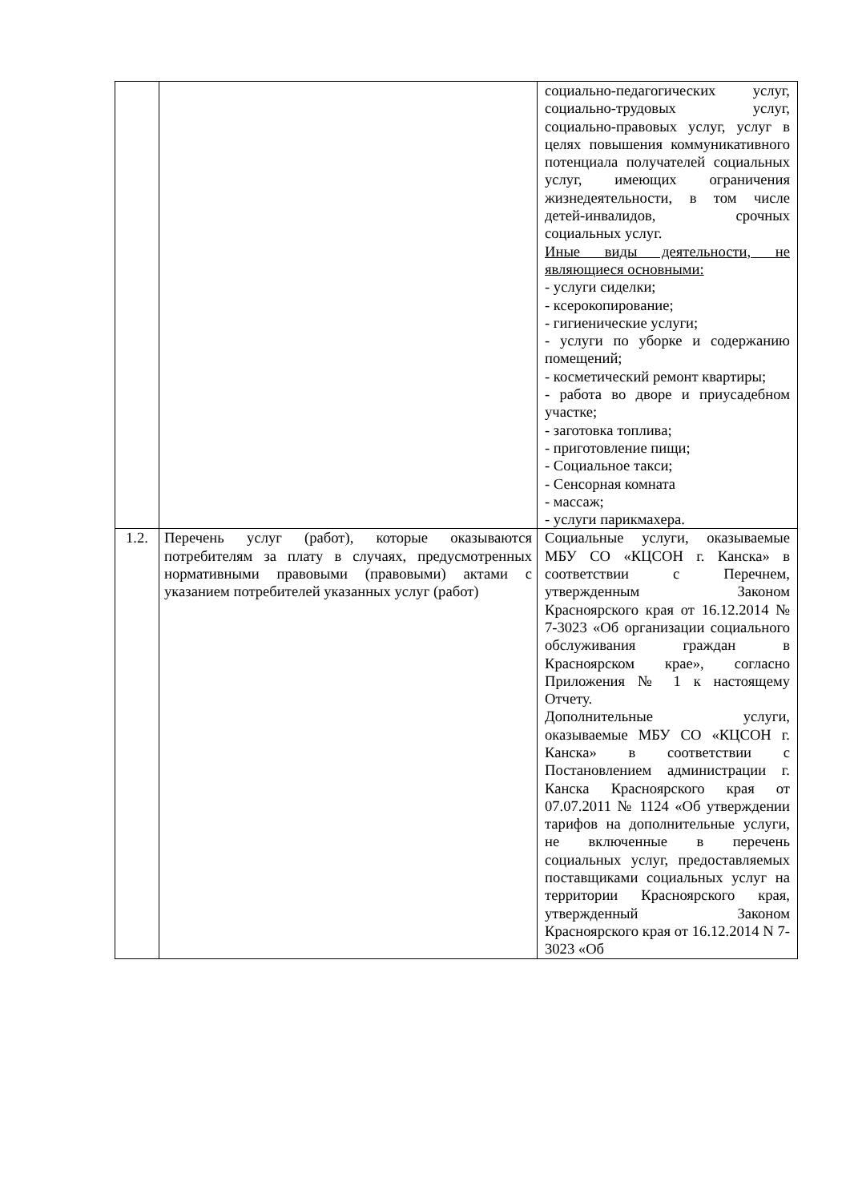| | | социально-педагогических услуг, социально-трудовых услуг, социально-правовых услуг, услуг в целях повышения коммуникативного потенциала получателей социальных услуг, имеющих ограничения жизнедеятельности, в том числе детей-инвалидов, срочных социальных услуг. Иные виды деятельности, не являющиеся основными: - услуги сиделки; - ксерокопирование; - гигиенические услуги; - услуги по уборке и содержанию помещений; - косметический ремонт квартиры; - работа во дворе и приусадебном участке; - заготовка топлива; - приготовление пищи; - Социальное такси; - Сенсорная комната - массаж; - услуги парикмахера. |
| 1.2. | Перечень услуг (работ), которые оказываются потребителям за плату в случаях, предусмотренных нормативными правовыми (правовыми) актами с указанием потребителей указанных услуг (работ) | Социальные услуги, оказываемые МБУ СО «КЦСОН г. Канска» в соответствии с Перечнем, утвержденным Законом Красноярского края от 16.12.2014 № 7-3023 «Об организации социального обслуживания граждан в Красноярском крае», согласно Приложения № 1 к настоящему Отчету. Дополнительные услуги, оказываемые МБУ СО «КЦСОН г. Канска» в соответствии с Постановлением администрации г. Канска Красноярского края от 07.07.2011 № 1124 «Об утверждении тарифов на дополнительные услуги, не включенные в перечень социальных услуг, предоставляемых поставщиками социальных услуг на территории Красноярского края, утвержденный Законом Красноярского края от 16.12.2014 N 7-3023 «Об |